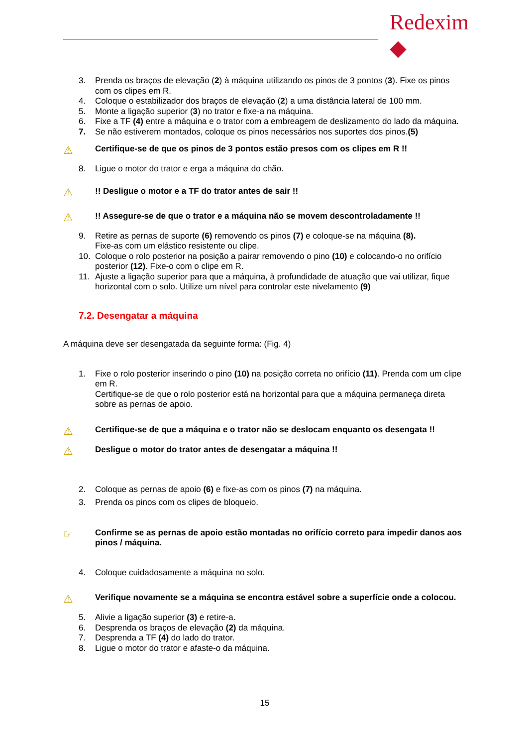Redexim ◆
3. Prenda os braços de elevação (2) à máquina utilizando os pinos de 3 pontos (3). Fixe os pinos com os clipes em R.
4. Coloque o estabilizador dos braços de elevação (2) a uma distância lateral de 100 mm.
5. Monte a ligação superior (3) no trator e fixe-a na máquina.
6. Fixe a TF (4) entre a máquina e o trator com a embreagem de deslizamento do lado da máquina.
7. Se não estiverem montados, coloque os pinos necessários nos suportes dos pinos.(5)
⚠ Certifique-se de que os pinos de 3 pontos estão presos com os clipes em R !!
8. Ligue o motor do trator e erga a máquina do chão.
⚠!! Desligue o motor e a TF do trator antes de sair !!
⚠!! Assegure-se de que o trator e a máquina não se movem descontroladamente !!
9. Retire as pernas de suporte (6) removendo os pinos (7) e coloque-se na máquina (8).
Fixe-as com um elástico resistente ou clipe.
10. Coloque o rolo posterior na posição a pairar removendo o pino (10) e colocando-o no orifício posterior (12). Fixe-o com o clipe em R.
11. Ajuste a ligação superior para que a máquina, à profundidade de atuação que vai utilizar, fique horizontal com o solo. Utilize um nível para controlar este nivelamento (9)
7.2. Desengatar a máquina
A máquina deve ser desengatada da seguinte forma: (Fig. 4)
1. Fixe o rolo posterior inserindo o pino (10) na posição correta no orifício (11). Prenda com um clipe em R.
Certifique-se de que o rolo posterior está na horizontal para que a máquina permaneça direta sobre as pernas de apoio.
⚠ Certifique-se de que a máquina e o trator não se deslocam enquanto os desengata !!
⚠ Desligue o motor do trator antes de desengatar a máquina !!
2. Coloque as pernas de apoio (6) e fixe-as com os pinos (7) na máquina.
3. Prenda os pinos com os clipes de bloqueio.
☞ Confirme se as pernas de apoio estão montadas no orifício correto para impedir danos aos pinos / máquina.
4. Coloque cuidadosamente a máquina no solo.
⚠ Verifique novamente se a máquina se encontra estável sobre a superfície onde a colocou.
5. Alivie a ligação superior (3) e retire-a.
6. Desprenda os braços de elevação (2) da máquina.
7. Desprenda a TF (4) do lado do trator.
8. Ligue o motor do trator e afaste-o da máquina.
15